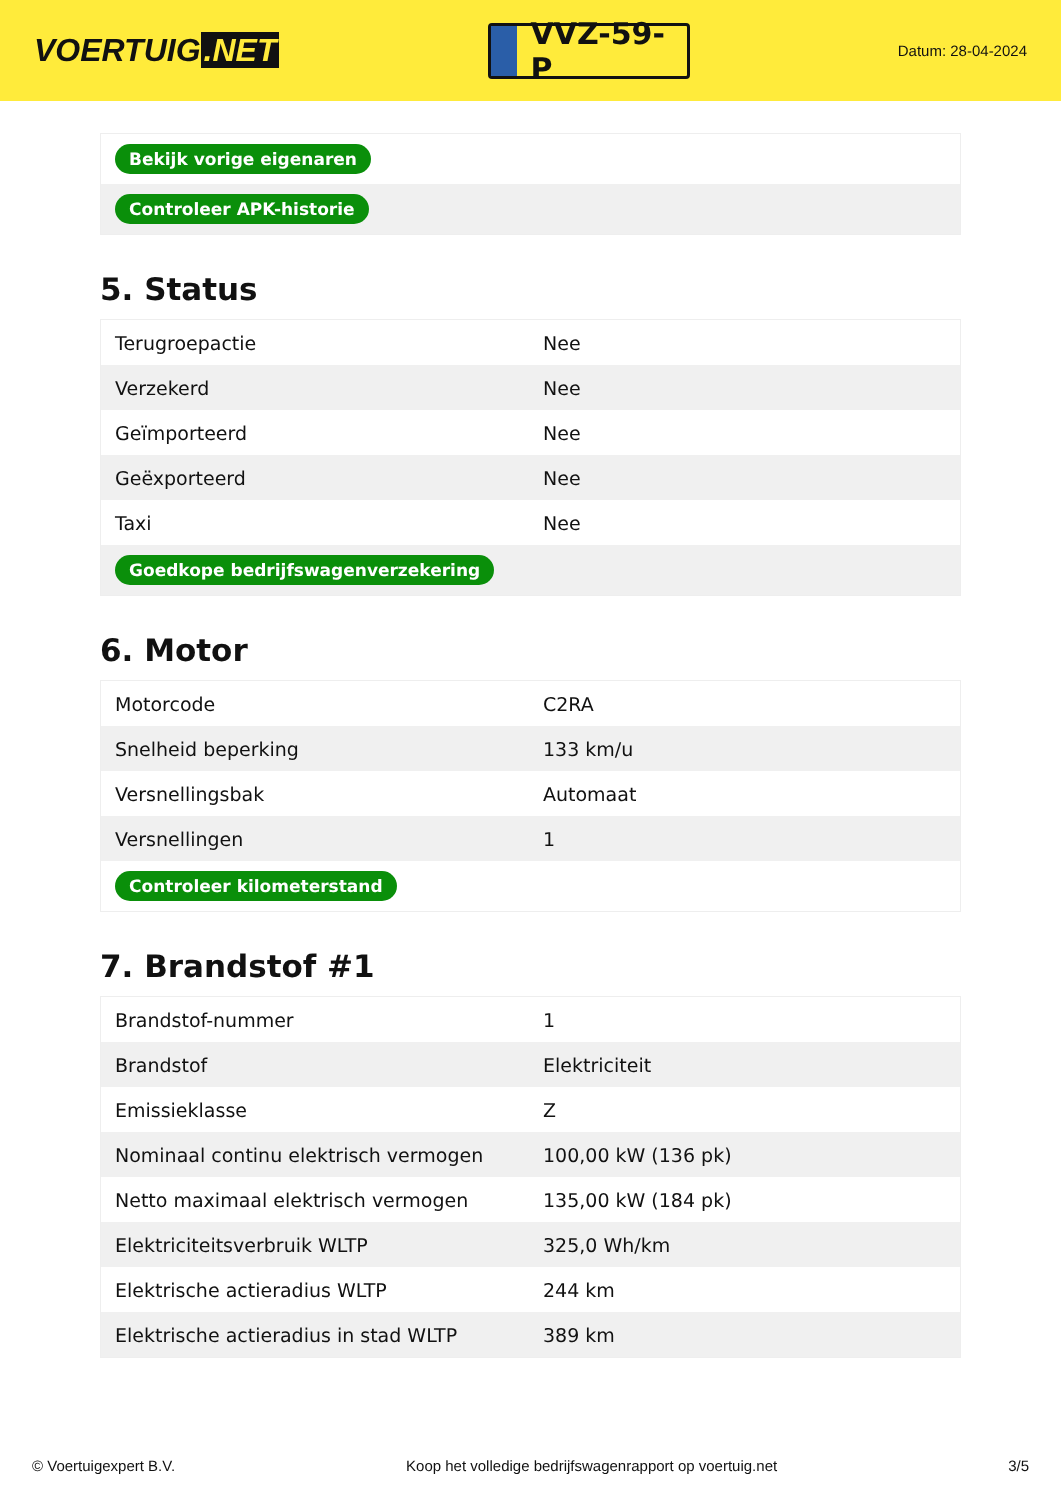VOERTUIG.NET
VVZ-59-P
Datum: 28-04-2024
| Bekijk vorige eigenaren |
| Controleer APK-historie |
5. Status
| Terugroepactie | Nee |
| Verzekerd | Nee |
| Geïmporteerd | Nee |
| Geëxporteerd | Nee |
| Taxi | Nee |
| Goedkope bedrijfswagenverzekering | |
6. Motor
| Motorcode | C2RA |
| Snelheid beperking | 133 km/u |
| Versnellingsbak | Automaat |
| Versnellingen | 1 |
| Controleer kilometerstand | |
7. Brandstof #1
| Brandstof-nummer | 1 |
| Brandstof | Elektriciteit |
| Emissieklasse | Z |
| Nominaal continu elektrisch vermogen | 100,00 kW (136 pk) |
| Netto maximaal elektrisch vermogen | 135,00 kW (184 pk) |
| Elektriciteitsverbruik WLTP | 325,0 Wh/km |
| Elektrische actieradius WLTP | 244 km |
| Elektrische actieradius in stad WLTP | 389 km |
© Voertuigexpert B.V. Koop het volledige bedrijfswagenrapport op voertuig.net 3/5